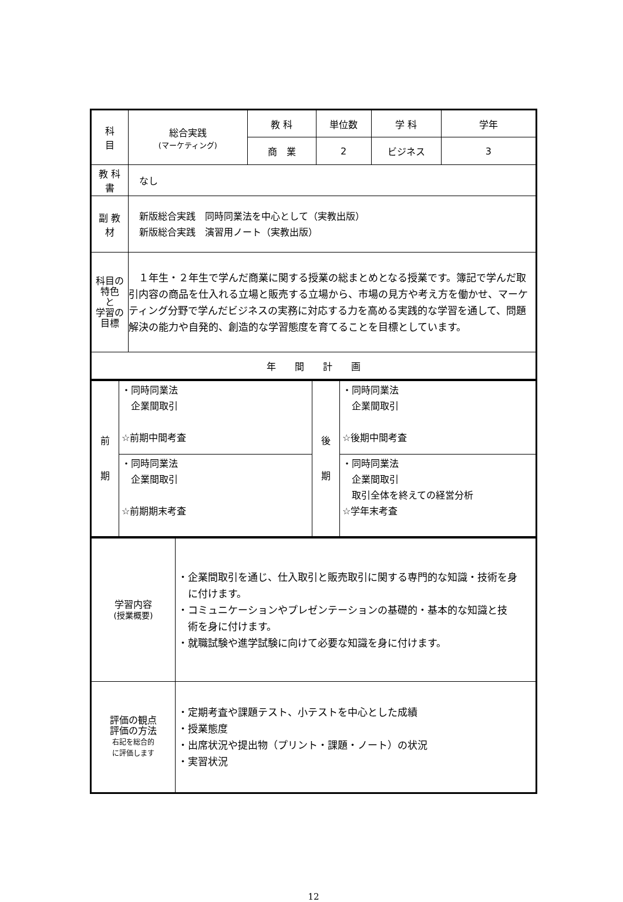| 科 目 | 総合実践 (マーケティング) | 教 科 | 単位数 | 学 科 | 学年 |
| | | 商 業 | 2 | ビジネス | 3 |
| 教 科 書 | なし | | | | |
| 副 教 材 | 新版総合実践 同時同業法を中心として（実教出版） 新版総合実践 演習用ノート（実教出版） | | | | |
| 科目の特色 と 学習の目標 | １年生・２年生で学んだ商業に関する授業の総まとめとなる授業です。簿記で学んだ取引内容の商品を仕入れる立場と販売する立場から、市場の見方や考え方を働かせ、マーケティング分野で学んだビジネスの実務に対応する力を高める実践的な学習を通して、問題解決の能力や自発的、創造的な学習態度を育てることを目標としています。 | | | | |
| 年 間 計 画 | | | | | |
| 前 期 | ・同時同業法 企業間取引 ☆前期中間考査 | 後 期 | ・同時同業法 企業間取引 ☆後期中間考査 |
| | ・同時同業法 企業間取引 ☆前期期末考査 | | ・同時同業法 企業間取引 取引全体を終えての経営分析 ☆学年末考査 |
| 学習内容 (授業概要) | ・企業間取引を通じ、仕入取引と販売取引に関する専門的な知識・技術を身 に付けます。 ・コミュニケーションやプレゼンテーションの基礎的・基本的な知識と技 術を身に付けます。 ・就職試験や進学試験に向けて必要な知識を身に付けます。 |
| 評価の観点 評価の方法 右記を総合的 に評価します | ・定期考査や課題テスト、小テストを中心とした成績 ・授業態度 ・出席状況や提出物（プリント・課題・ノート）の状況 ・実習状況 |
12